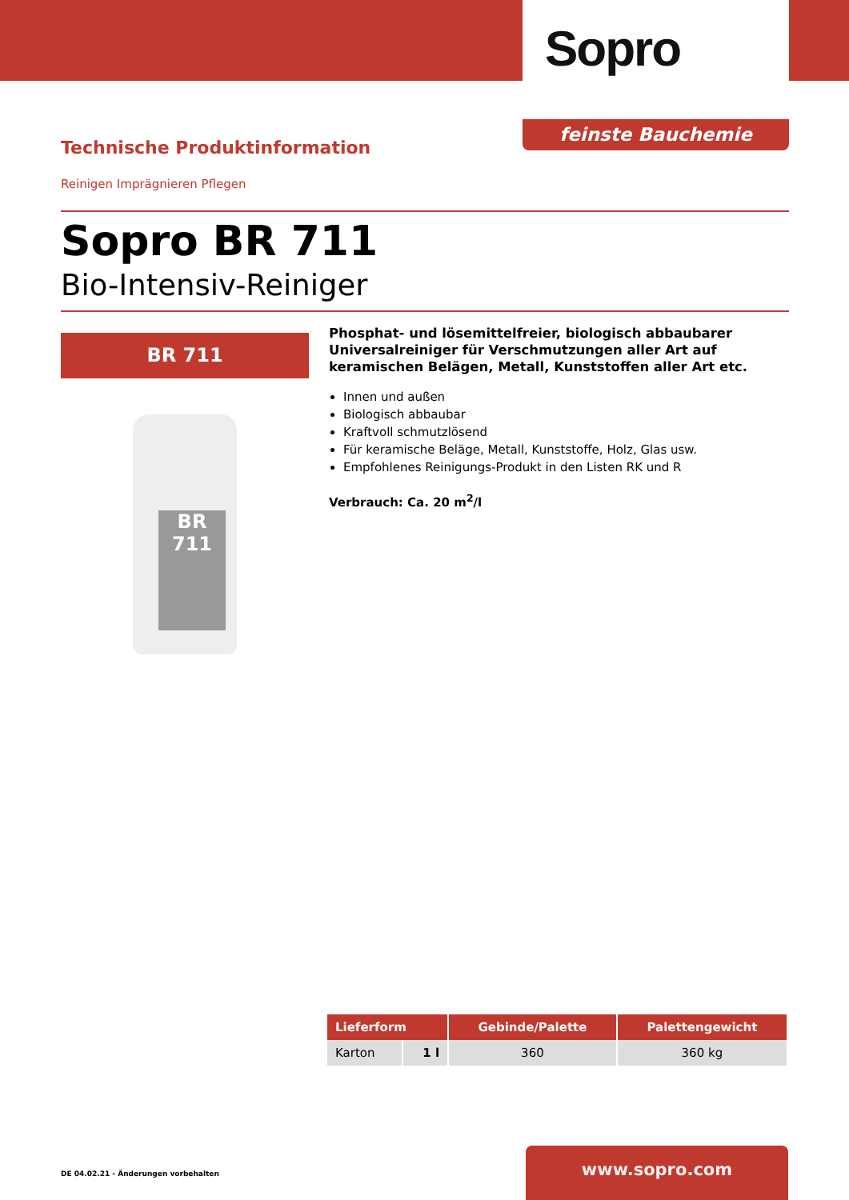Sopro
feinste Bauchemie
Technische Produktinformation
Reinigen Imprägnieren Pflegen
Sopro BR 711
Bio-Intensiv-Reiniger
BR 711
BR 711
Phosphat- und lösemittelfreier, biologisch abbaubarer Universalreiniger für Verschmutzungen aller Art auf keramischen Belägen, Metall, Kunststoffen aller Art etc.
Innen und außen
Biologisch abbaubar
Kraftvoll schmutzlösend
Für keramische Beläge, Metall, Kunststoffe, Holz, Glas usw.
Empfohlenes Reinigungs-Produkt in den Listen RK und R
Verbrauch: Ca. 20 m<sup>2</sup>/l
| Lieferform | | Gebinde/Palette | Palettengewicht |
| --- | --- | --- | --- |
| Karton | 1 l | 360 | 360 kg |
DE 04.02.21 - Änderungen vorbehalten
www.sopro.com